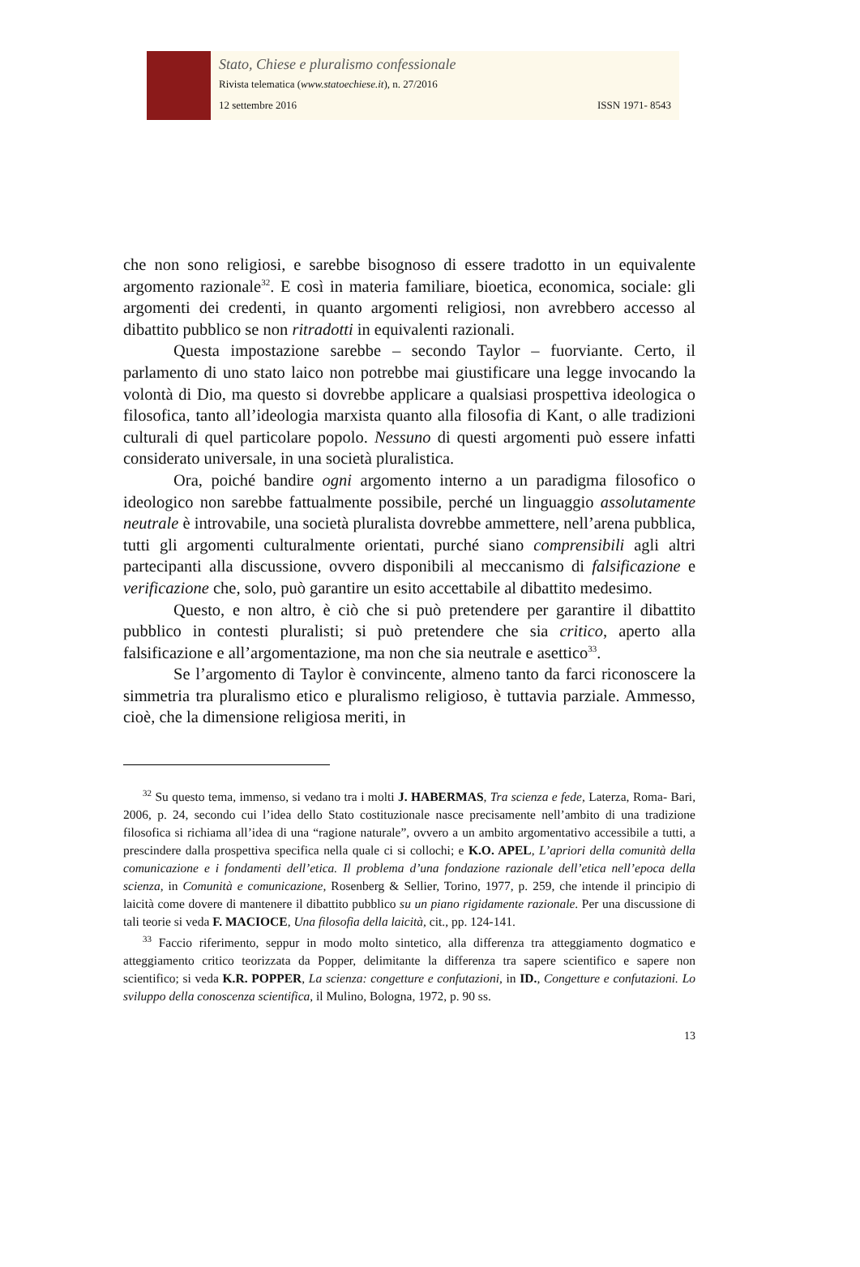Stato, Chiese e pluralismo confessionale
Rivista telematica (www.statoechiese.it), n. 27/2016
12 settembre 2016 ISSN 1971- 8543
che non sono religiosi, e sarebbe bisognoso di essere tradotto in un equivalente argomento razionale<sup>32</sup>. E così in materia familiare, bioetica, economica, sociale: gli argomenti dei credenti, in quanto argomenti religiosi, non avrebbero accesso al dibattito pubblico se non ritradotti in equivalenti razionali.
Questa impostazione sarebbe – secondo Taylor – fuorviante. Certo, il parlamento di uno stato laico non potrebbe mai giustificare una legge invocando la volontà di Dio, ma questo si dovrebbe applicare a qualsiasi prospettiva ideologica o filosofica, tanto all’ideologia marxista quanto alla filosofia di Kant, o alle tradizioni culturali di quel particolare popolo. Nessuno di questi argomenti può essere infatti considerato universale, in una società pluralistica.
Ora, poiché bandire ogni argomento interno a un paradigma filosofico o ideologico non sarebbe fattualmente possibile, perché un linguaggio assolutamente neutrale è introvabile, una società pluralista dovrebbe ammettere, nell’arena pubblica, tutti gli argomenti culturalmente orientati, purché siano comprensibili agli altri partecipanti alla discussione, ovvero disponibili al meccanismo di falsificazione e verificazione che, solo, può garantire un esito accettabile al dibattito medesimo.
Questo, e non altro, è ciò che si può pretendere per garantire il dibattito pubblico in contesti pluralisti; si può pretendere che sia critico, aperto alla falsificazione e all’argomentazione, ma non che sia neutrale e asettico<sup>33</sup>.
Se l’argomento di Taylor è convincente, almeno tanto da farci riconoscere la simmetria tra pluralismo etico e pluralismo religioso, è tuttavia parziale. Ammesso, cioè, che la dimensione religiosa meriti, in
<sup>32</sup> Su questo tema, immenso, si vedano tra i molti J. HABERMAS, Tra scienza e fede, Laterza, Roma- Bari, 2006, p. 24, secondo cui l’idea dello Stato costituzionale nasce precisamente nell’ambito di una tradizione filosofica si richiama all’idea di una “ragione naturale”, ovvero a un ambito argomentativo accessibile a tutti, a prescindere dalla prospettiva specifica nella quale ci si collochi; e K.O. APEL, L’apriori della comunità della comunicazione e i fondamenti dell’etica. Il problema d’una fondazione razionale dell’etica nell’epoca della scienza, in Comunità e comunicazione, Rosenberg & Sellier, Torino, 1977, p. 259, che intende il principio di laicità come dovere di mantenere il dibattito pubblico su un piano rigidamente razionale. Per una discussione di tali teorie si veda F. MACIOCE, Una filosofia della laicità, cit., pp. 124-141.
<sup>33</sup> Faccio riferimento, seppur in modo molto sintetico, alla differenza tra atteggiamento dogmatico e atteggiamento critico teorizzata da Popper, delimitante la differenza tra sapere scientifico e sapere non scientifico; si veda K.R. POPPER, La scienza: congetture e confutazioni, in ID., Congetture e confutazioni. Lo sviluppo della conoscenza scientifica, il Mulino, Bologna, 1972, p. 90 ss.
13